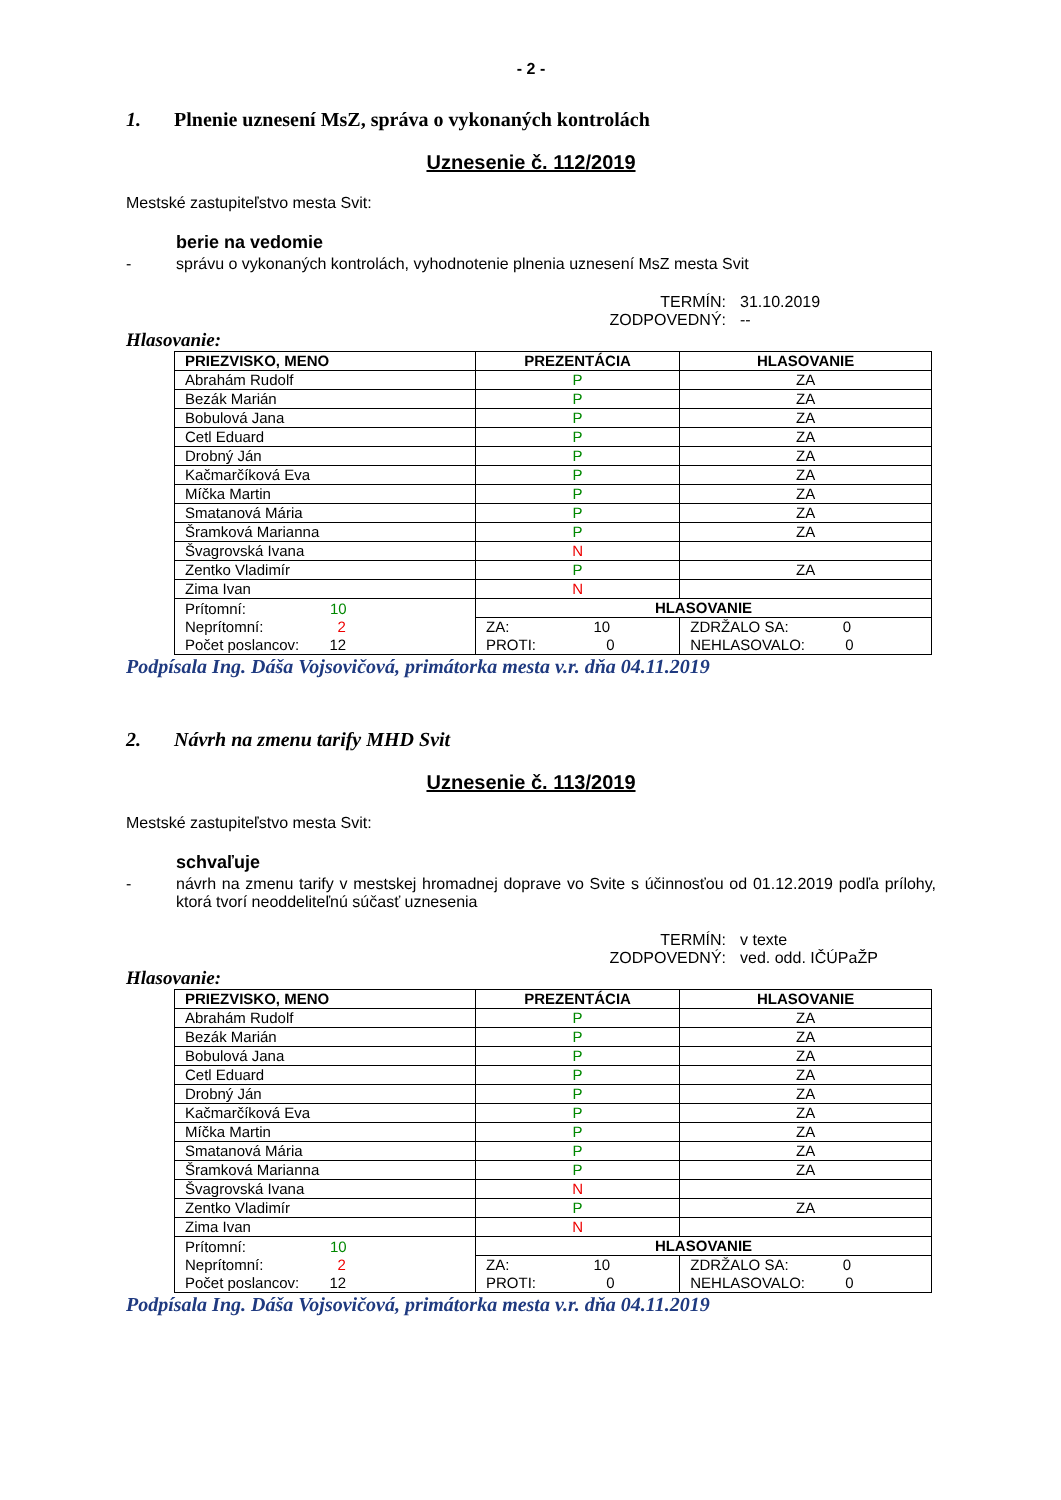- 2 -
1. Plnenie uznesení MsZ, správa o vykonaných kontrolách
Uznesenie č. 112/2019
Mestské zastupiteľstvo mesta Svit:
berie na vedomie
- správu o vykonaných kontrolách, vyhodnotenie plnenia uznesení MsZ mesta Svit
TERMÍN:
31.10.2019
ZODPOVEDNÝ:
--
Hlasovanie:
| PRIEZVISKO, MENO | PREZENTÁCIA | HLASOVANIE | |
| --- | --- | --- | --- |
| Abrahám Rudolf | P | ZA | |
| Bezák Marián | P | ZA | |
| Bobulová Jana | P | ZA | |
| Cetl Eduard | P | ZA | |
| Drobný Ján | P | ZA | |
| Kačmarčíková Eva | P | ZA | |
| Míčka Martin | P | ZA | |
| Smatanová Mária | P | ZA | |
| Šramková Marianna | P | ZA | |
| Švagrovská Ivana | N | | |
| Zentko Vladimír | P | ZA | |
| Zima Ivan | N | | |
| Prítomní: 10 Neprítomní: 2 Počet poslancov: 12 | HLASOVANIE | | |
| | ZA: 10 PROTI: 0 | | ZDRŽALO SA: 0 NEHLASOVALO: 0 |
Podpísala Ing. Dáša Vojsovičová, primátorka mesta v.r. dňa 04.11.2019
2. Návrh na zmenu tarify MHD Svit
Uznesenie č. 113/2019
Mestské zastupiteľstvo mesta Svit:
schvaľuje
- návrh na zmenu tarify v mestskej hromadnej doprave vo Svite s účinnosťou od 01.12.2019 podľa prílohy, ktorá tvorí neoddeliteľnú súčasť uznesenia
TERMÍN:
v texte
ZODPOVEDNÝ:
ved. odd. IČÚPaŽP
Hlasovanie:
| PRIEZVISKO, MENO | PREZENTÁCIA | HLASOVANIE | |
| --- | --- | --- | --- |
| Abrahám Rudolf | P | ZA | |
| Bezák Marián | P | ZA | |
| Bobulová Jana | P | ZA | |
| Cetl Eduard | P | ZA | |
| Drobný Ján | P | ZA | |
| Kačmarčíková Eva | P | ZA | |
| Míčka Martin | P | ZA | |
| Smatanová Mária | P | ZA | |
| Šramková Marianna | P | ZA | |
| Švagrovská Ivana | N | | |
| Zentko Vladimír | P | ZA | |
| Zima Ivan | N | | |
| Prítomní: 10 Neprítomní: 2 Počet poslancov: 12 | HLASOVANIE | | |
| | ZA: 10 PROTI: 0 | | ZDRŽALO SA: 0 NEHLASOVALO: 0 |
Podpísala Ing. Dáša Vojsovičová, primátorka mesta v.r. dňa 04.11.2019